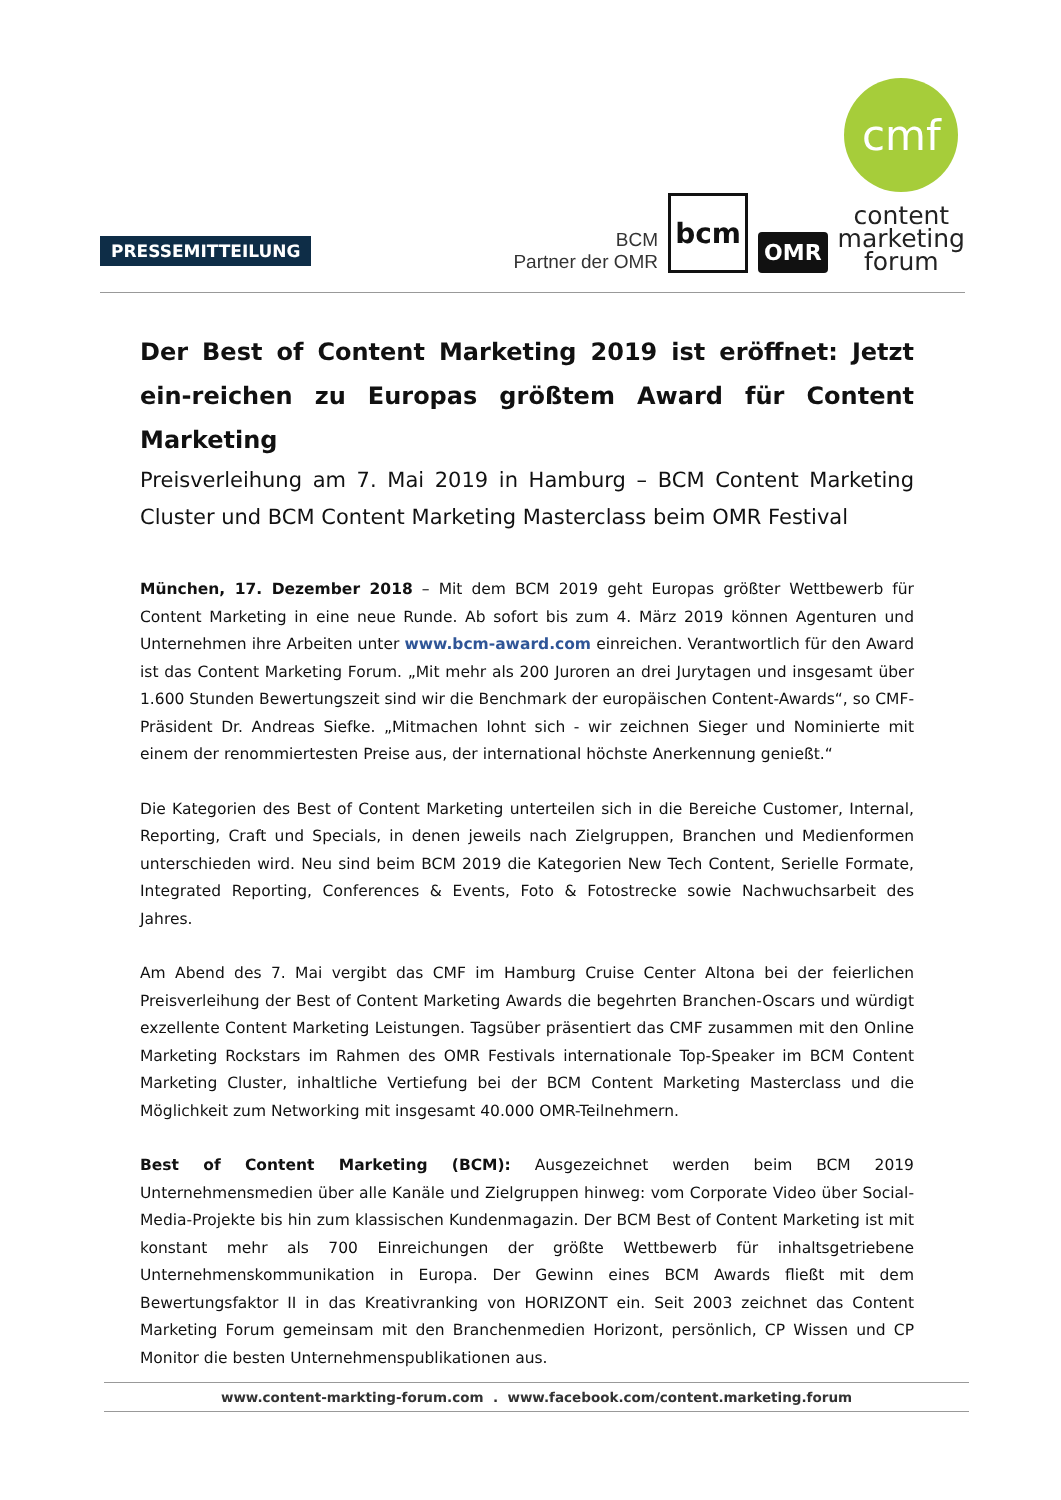PRESSEMITTEILUNG
BCM
Partner der OMR
bcm
OMR
cmf
content
marketing
forum
Der Best of Content Marketing 2019 ist eröffnet: Jetzt ein-reichen zu Europas größtem Award für Content Marketing
Preisverleihung am 7. Mai 2019 in Hamburg – BCM Content Marketing Cluster und BCM Content Marketing Masterclass beim OMR Festival
München, 17. Dezember 2018 – Mit dem BCM 2019 geht Europas größter Wettbewerb für Content Marketing in eine neue Runde. Ab sofort bis zum 4. März 2019 können Agenturen und Unternehmen ihre Arbeiten unter www.bcm-award.com einreichen. Verantwortlich für den Award ist das Content Marketing Forum. „Mit mehr als 200 Juroren an drei Jurytagen und insgesamt über 1.600 Stunden Bewertungszeit sind wir die Benchmark der europäischen Content-Awards“, so CMF-Präsident Dr. Andreas Siefke. „Mitmachen lohnt sich - wir zeichnen Sieger und Nominierte mit einem der renommiertesten Preise aus, der international höchste Anerkennung genießt.“
Die Kategorien des Best of Content Marketing unterteilen sich in die Bereiche Customer, Internal, Reporting, Craft und Specials, in denen jeweils nach Zielgruppen, Branchen und Medienformen unterschieden wird. Neu sind beim BCM 2019 die Kategorien New Tech Content, Serielle Formate, Integrated Reporting, Conferences & Events, Foto & Fotostrecke sowie Nachwuchsarbeit des Jahres.
Am Abend des 7. Mai vergibt das CMF im Hamburg Cruise Center Altona bei der feierlichen Preisverleihung der Best of Content Marketing Awards die begehrten Branchen-Oscars und würdigt exzellente Content Marketing Leistungen. Tagsüber präsentiert das CMF zusammen mit den Online Marketing Rockstars im Rahmen des OMR Festivals internationale Top-Speaker im BCM Content Marketing Cluster, inhaltliche Vertiefung bei der BCM Content Marketing Masterclass und die Möglichkeit zum Networking mit insgesamt 40.000 OMR-Teilnehmern.
Best of Content Marketing (BCM): Ausgezeichnet werden beim BCM 2019 Unternehmensmedien über alle Kanäle und Zielgruppen hinweg: vom Corporate Video über Social-Media-Projekte bis hin zum klassischen Kundenmagazin. Der BCM Best of Content Marketing ist mit konstant mehr als 700 Einreichungen der größte Wettbewerb für inhaltsgetriebene Unternehmenskommunikation in Europa. Der Gewinn eines BCM Awards fließt mit dem Bewertungsfaktor II in das Kreativranking von HORIZONT ein. Seit 2003 zeichnet das Content Marketing Forum gemeinsam mit den Branchenmedien Horizont, persönlich, CP Wissen und CP Monitor die besten Unternehmenspublikationen aus.
www.content-markting-forum.com . www.facebook.com/content.marketing.forum